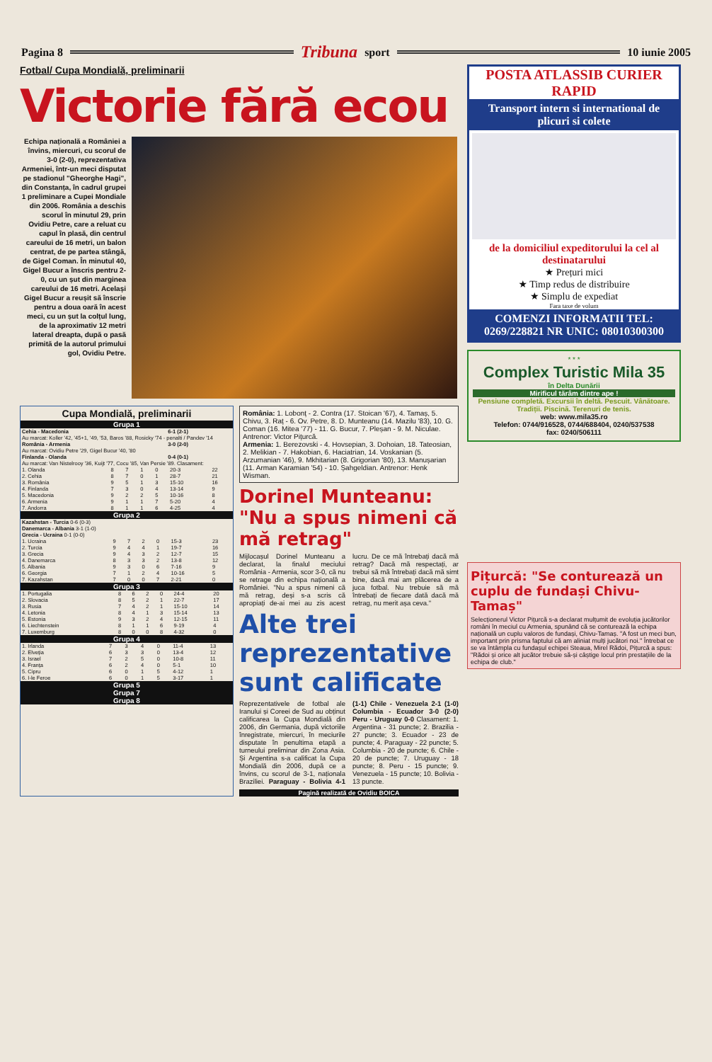Pagina 8 Tribuna sport 10 iunie 2005
Fotbal/ Cupa Mondială, preliminarii
Victorie fără ecou
Echipa națională a României a învins, miercuri, cu scorul de 3-0 (2-0), reprezentativa Armeniei, într-un meci disputat pe stadionul "Gheorghe Hagi", din Constanța, în cadrul grupei 1 preliminare a Cupei Mondiale din 2006. România a deschis scorul în minutul 29, prin Ovidiu Petre, care a reluat cu capul în plasă, din centrul careului de 16 metri, un balon centrat, de pe partea stângă, de Gigel Coman. În minutul 40, Gigel Bucur a înscris pentru 2-0, cu un șut din marginea careului de 16 metri. Același Gigel Bucur a reușit să înscrie pentru a doua oară în acest meci, cu un șut la colțul lung, de la aproximativ 12 metri lateral dreapta, după o pasă primită de la autorul primului gol, Ovidiu Petre.
Cupa Mondială, preliminarii
Grupa 1
| Cehia - Macedonia | 6-1 (2-1) |
| Au marcat: Koller '42, '45+1, '49, '53, Baros '88, Rosicky '74 - penalti / Pandev '14 | |
| România - Armenia | 3-0 (2-0) |
| Au marcat: Ovidiu Petre '29, Gigel Bucur '40, '80 | |
| Finlanda - Olanda | 0-4 (0-1) |
| Au marcat: Van Nistelrooy '36, Kuijt '77, Cocu '85, Van Persie '89. Clasament: | |
| 1. Olanda | 8 | 7 | 1 | 0 | 20-3 | 22 |
| 2. Cehia | 8 | 7 | 0 | 1 | 28-7 | 21 |
| 3. România | 9 | 5 | 1 | 3 | 15-10 | 16 |
| 4. Finlanda | 7 | 3 | 0 | 4 | 13-14 | 9 |
| 5. Macedonia | 9 | 2 | 2 | 5 | 10-16 | 8 |
| 6. Armenia | 9 | 1 | 1 | 7 | 5-20 | 4 |
| 7. Andorra | 8 | 1 | 1 | 6 | 4-25 | 4 |
Grupa 2
| Kazahstan - Turcia 0-6 (0-3) |
| Danemarca - Albania 3-1 (1-0) |
| Grecia - Ucraina 0-1 (0-0) |
| 1. Ucraina | 9 | 7 | 2 | 0 | 15-3 | 23 |
| 2. Turcia | 9 | 4 | 4 | 1 | 19-7 | 16 |
| 3. Grecia | 9 | 4 | 3 | 2 | 12-7 | 15 |
| 4. Danemarca | 8 | 3 | 3 | 2 | 13-8 | 12 |
| 5. Albania | 9 | 3 | 0 | 6 | 7-16 | 9 |
| 6. Georgia | 7 | 1 | 2 | 4 | 10-16 | 5 |
| 7. Kazahstan | 7 | 0 | 0 | 7 | 2-21 | 0 |
Grupa 3
| 1. Portugalia | 8 | 6 | 2 | 0 | 24-4 | 20 |
| 2. Slovacia | 8 | 5 | 2 | 1 | 22-7 | 17 |
| 3. Rusia | 7 | 4 | 2 | 1 | 15-10 | 14 |
| 4. Letonia | 8 | 4 | 1 | 3 | 15-14 | 13 |
| 5. Estonia | 9 | 3 | 2 | 4 | 12-15 | 11 |
| 6. Liechtenstein | 8 | 1 | 1 | 6 | 9-19 | 4 |
| 7. Luxemburg | 8 | 0 | 0 | 8 | 4-32 | 0 |
Grupa 4
| 1. Irlanda | 7 | 3 | 4 | 0 | 11-4 | 13 |
| 2. Elveția | 6 | 3 | 3 | 0 | 13-4 | 12 |
| 3. Israel | 7 | 2 | 5 | 0 | 10-8 | 11 |
| 4. Franța | 6 | 2 | 4 | 0 | 5-1 | 10 |
| 5. Cipru | 6 | 0 | 1 | 5 | 4-12 | 1 |
| 6. I-le Feroe | 6 | 0 | 1 | 5 | 3-17 | 1 |
Grupa 5
Grupa 7
Grupa 8
România: 1. Lobonț - 2. Contra (17. Stoican '67), 4. Tamaș, 5. Chivu, 3. Raț - 6. Ov. Petre, 8. D. Munteanu (14. Mazilu '83), 10. G. Coman (16. Mitea '77) - 11. G. Bucur, 7. Pleșan - 9. M. Niculae. Antrenor: Victor Pițurcă.
Armenia: 1. Berezovski - 4. Hovsepian, 3. Dohoian, 18. Tateosian, 2. Melikian - 7. Hakobian, 6. Haciatrian, 14. Voskanian (5. Arzumanian '46), 9. Mkhitarian (8. Grigorian '80), 13. Manușarian (11. Arman Karamian '54) - 10. Șahgeldian. Antrenor: Henk Wisman.
Dorinel Munteanu: "Nu a spus nimeni că mă retrag"
Mijlocașul Dorinel Munteanu a declarat, la finalul meciului România - Armenia, scor 3-0, că nu se retrage din echipa națională a României. "Nu a spus nimeni că mă retrag, deși s-a scris că apropiați de-ai mei au zis acest lucru. De ce mă întrebați dacă mă retrag? Dacă mă respectați, ar trebui să mă întrebați dacă mă simt bine, dacă mai am plăcerea de a juca fotbal. Nu trebuie să mă întrebați de fiecare dată dacă mă retrag, nu merit așa ceva."
Alte trei reprezentative sunt calificate
Reprezentativele de fotbal ale Iranului și Coreei de Sud au obținut calificarea la Cupa Mondială din 2006, din Germania, după victoriile înregistrate, miercuri, în meciurile disputate în penultima etapă a turneului preliminar din Zona Asia. Și Argentina s-a calificat la Cupa Mondială din 2006, după ce a învins, cu scorul de 3-1, naționala Braziliei. Paraguay - Bolivia 4-1 (1-1) Chile - Venezuela 2-1 (1-0) Columbia - Ecuador 3-0 (2-0) Peru - Uruguay 0-0 Clasament: 1. Argentina - 31 puncte; 2. Brazilia - 27 puncte; 3. Ecuador - 23 de puncte; 4. Paraguay - 22 puncte; 5. Columbia - 20 de puncte; 6. Chile - 20 de puncte; 7. Uruguay - 18 puncte; 8. Peru - 15 puncte; 9. Venezuela - 15 puncte; 10. Bolivia - 13 puncte.
Pagină realizată de Ovidiu BOICA
POSTA ATLASSIB CURIER RAPID
Transport intern si international de plicuri si colete
de la domiciliul expeditorului la cel al destinatarului
★ Prețuri mici
★ Timp redus de distribuire
★ Simplu de expediat
Fara taxe de volum
COMENZI INFORMATII TEL: 0269/228821 NR UNIC: 08010300300
* * *
Complex Turistic Mila 35
în Delta Dunării
Mirificul tărâm dintre ape !
Pensiune completă. Excursii în deltă. Pescuit. Vânătoare. Tradiții. Piscină. Terenuri de tenis.
web: www.mila35.ro
Telefon: 0744/916528, 0744/688404, 0240/537538
fax: 0240/506111
Pițurcă: "Se conturează un cuplu de fundași Chivu-Tamaș"
Selecționerul Victor Pițurcă s-a declarat mulțumit de evoluția jucătorilor români în meciul cu Armenia, spunând că se conturează la echipa națională un cuplu valoros de fundași, Chivu-Tamaș. "A fost un meci bun, important prin prisma faptului că am aliniat mulți jucători noi." Întrebat ce se va întâmpla cu fundașul echipei Steaua, Mirel Rădoi, Pițurcă a spus: "Rădoi și orice alt jucător trebuie să-și câștige locul prin prestațiile de la echipa de club."